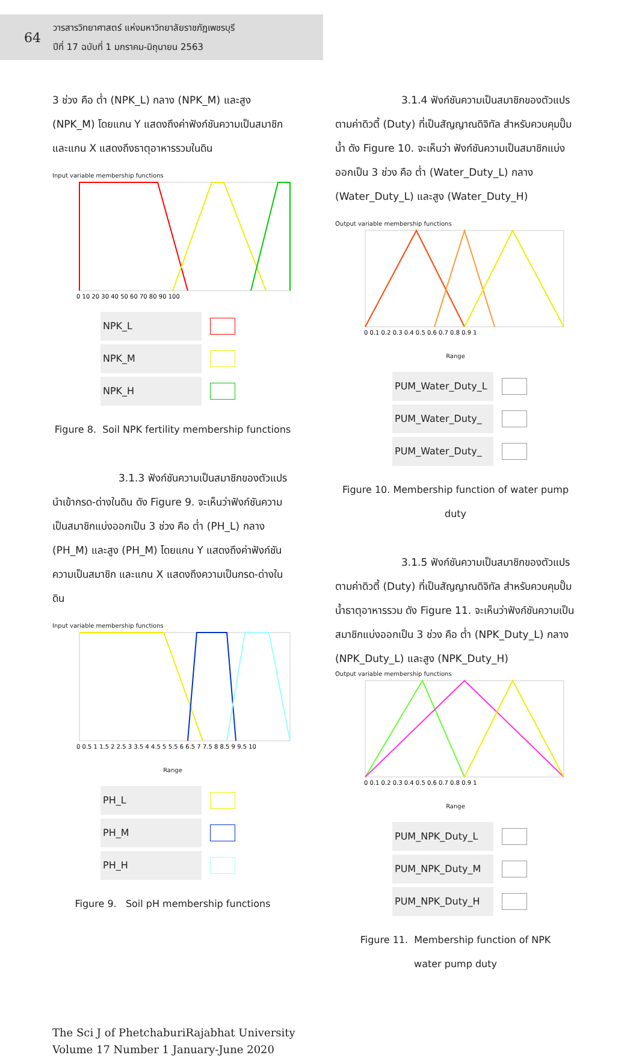64
วารสารวิทยาศาสตร์ แห่งมหาวิทยาลัยราชภัฏเพชรบุรี
ปีที่ 17 ฉบับที่ 1 มกราคม-มิถุนายน 2563
3 ช่วง คือ ต่ำ (NPK_L) กลาง (NPK_M) และสูง (NPK_M) โดยแกน Y แสดงถึงค่าฟังก์ชันความเป็นสมาชิก และแกน X แสดงถึงธาตุอาหารรวมในดิน
Input variable membership functions
0 10 20 30 40 50 60 70 80 90 100
NPK_L
NPK_M
NPK_H
Figure 8. Soil NPK fertility membership functions
3.1.3 ฟังก์ชันความเป็นสมาชิกของตัวแปร นำเข้ากรด-ด่างในดิน ดัง Figure 9. จะเห็นว่าฟังก์ชันความเป็นสมาชิกแบ่งออกเป็น 3 ช่วง คือ ต่ำ (PH_L) กลาง (PH_M) และสูง (PH_M) โดยแกน Y แสดงถึงค่าฟังก์ชันความเป็นสมาชิก และแกน X แสดงถึงความเป็นกรด-ด่างในดิน
Input variable membership functions
0 0.5 1 1.5 2 2.5 3 3.5 4 4.5 5 5.5 6 6.5 7 7.5 8 8.5 9 9.5 10
Range
PH_L
PH_M
PH_H
Figure 9. Soil pH membership functions
3.1.4 ฟังก์ชันความเป็นสมาชิกของตัวแปรตามค่าดิวตี้ (Duty) ที่เป็นสัญญาณดิจิทัล สำหรับควบคุมปั๊มน้ำ ดัง Figure 10. จะเห็นว่า ฟังก์ชันความเป็นสมาชิกแบ่งออกเป็น 3 ช่วง คือ ต่ำ (Water_Duty_L) กลาง (Water_Duty_L) และสูง (Water_Duty_H)
Output variable membership functions
0 0.1 0.2 0.3 0.4 0.5 0.6 0.7 0.8 0.9 1
Range
PUM_Water_Duty_L
PUM_Water_Duty_
PUM_Water_Duty_
Figure 10. Membership function of water pump duty
3.1.5 ฟังก์ชันความเป็นสมาชิกของตัวแปรตามค่าดิวตี้ (Duty) ที่เป็นสัญญาณดิจิทัล สำหรับควบคุมปั๊มน้ำธาตุอาหารรวม ดัง Figure 11. จะเห็นว่าฟังก์ชันความเป็นสมาชิกแบ่งออกเป็น 3 ช่วง คือ ต่ำ (NPK_Duty_L) กลาง (NPK_Duty_L) และสูง (NPK_Duty_H)
Output variable membership functions
0 0.1 0.2 0.3 0.4 0.5 0.6 0.7 0.8 0.9 1
Range
PUM_NPK_Duty_L
PUM_NPK_Duty_M
PUM_NPK_Duty_H
Figure 11. Membership function of NPK
water pump duty
The Sci J of PhetchaburiRajabhat University
Volume 17 Number 1 January-June 2020